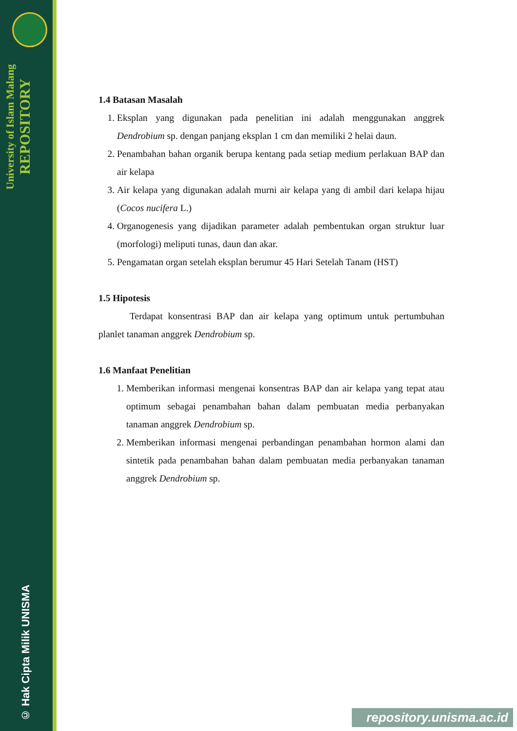University of Islam Malang
REPOSITORY
© Hak Cipta Milik UNISMA
1.4 Batasan Masalah
1. Eksplan yang digunakan pada penelitian ini adalah menggunakan anggrek Dendrobium sp. dengan panjang eksplan 1 cm dan memiliki 2 helai daun.
2. Penambahan bahan organik berupa kentang pada setiap medium perlakuan BAP dan air kelapa
3. Air kelapa yang digunakan adalah murni air kelapa yang di ambil dari kelapa hijau (Cocos nucifera L.)
4. Organogenesis yang dijadikan parameter adalah pembentukan organ struktur luar (morfologi) meliputi tunas, daun dan akar.
5. Pengamatan organ setelah eksplan berumur 45 Hari Setelah Tanam (HST)
1.5 Hipotesis
Terdapat konsentrasi BAP dan air kelapa yang optimum untuk pertumbuhan planlet tanaman anggrek Dendrobium sp.
1.6 Manfaat Penelitian
1. Memberikan informasi mengenai konsentras BAP dan air kelapa yang tepat atau optimum sebagai penambahan bahan dalam pembuatan media perbanyakan tanaman anggrek Dendrobium sp.
2. Memberikan informasi mengenai perbandingan penambahan hormon alami dan sintetik pada penambahan bahan dalam pembuatan media perbanyakan tanaman anggrek Dendrobium sp.
repository.unisma.ac.id